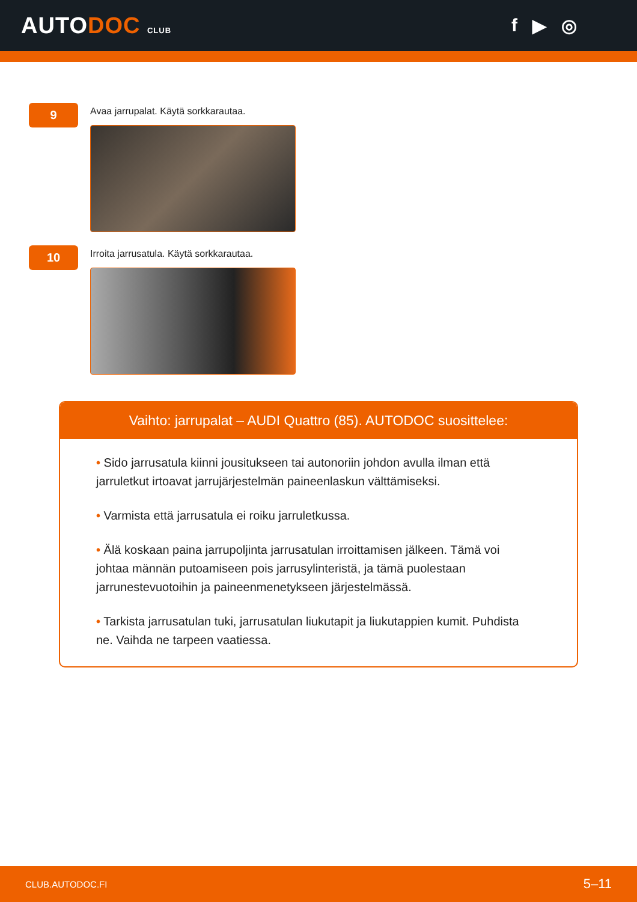AUTODOC CLUB
f ▶ ◎
9
Avaa jarrupalat. Käytä sorkkarautaa.
10
Irroita jarrusatula. Käytä sorkkarautaa.
Vaihto: jarrupalat – AUDI Quattro (85). AUTODOC suosittelee:
• Sido jarrusatula kiinni jousitukseen tai autonoriin johdon avulla ilman että jarruletkut irtoavat jarrujärjestelmän paineenlaskun välttämiseksi.
• Varmista että jarrusatula ei roiku jarruletkussa.
• Älä koskaan paina jarrupoljinta jarrusatulan irroittamisen jälkeen. Tämä voi johtaa männän putoamiseen pois jarrusylinteristä, ja tämä puolestaan jarrunestevuotoihin ja paineenmenetykseen järjestelmässä.
• Tarkista jarrusatulan tuki, jarrusatulan liukutapit ja liukutappien kumit. Puhdista ne. Vaihda ne tarpeen vaatiessa.
CLUB.AUTODOC.FI 5–11